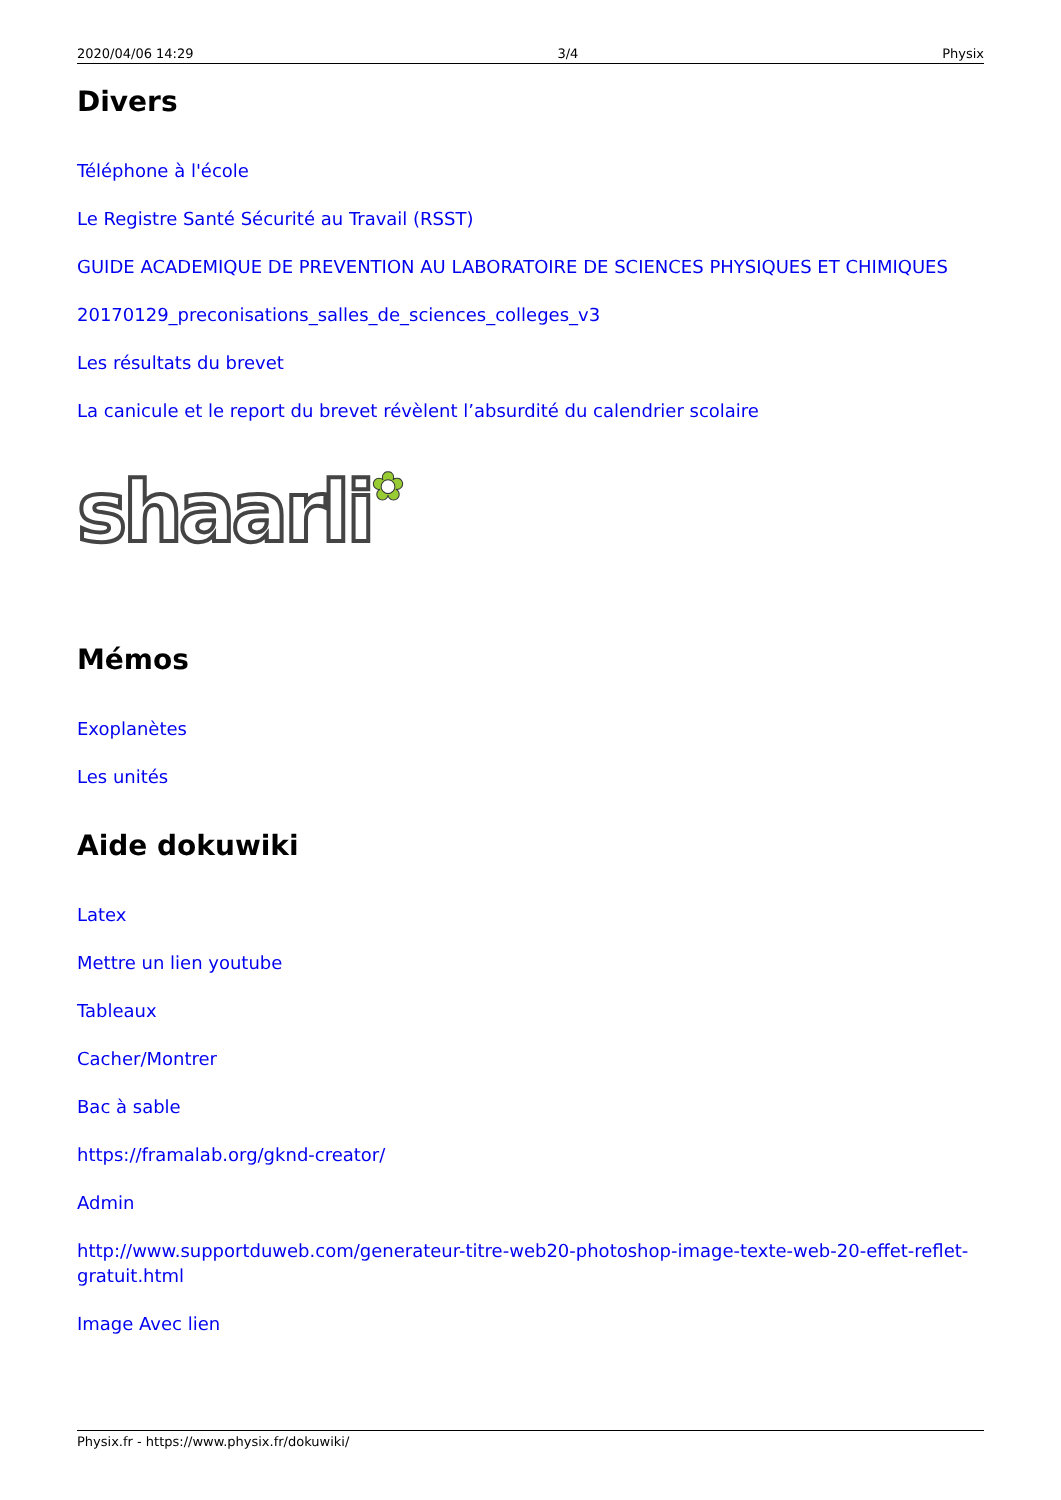2020/04/06 14:29 3/4 Physix
Divers
Téléphone à l'école
Le Registre Santé Sécurité au Travail (RSST)
GUIDE ACADEMIQUE DE PREVENTION AU LABORATOIRE DE SCIENCES PHYSIQUES ET CHIMIQUES
20170129_preconisations_salles_de_sciences_colleges_v3
Les résultats du brevet
La canicule et le report du brevet révèlent l’absurdité du calendrier scolaire
shaarli✿
Mémos
Exoplanètes
Les unités
Aide dokuwiki
Latex
Mettre un lien youtube
Tableaux
Cacher/Montrer
Bac à sable
https://framalab.org/gknd-creator/
Admin
http://www.supportduweb.com/generateur-titre-web20-photoshop-image-texte-web-20-effet-reflet-gratuit.html
Image Avec lien
Physix.fr - https://www.physix.fr/dokuwiki/